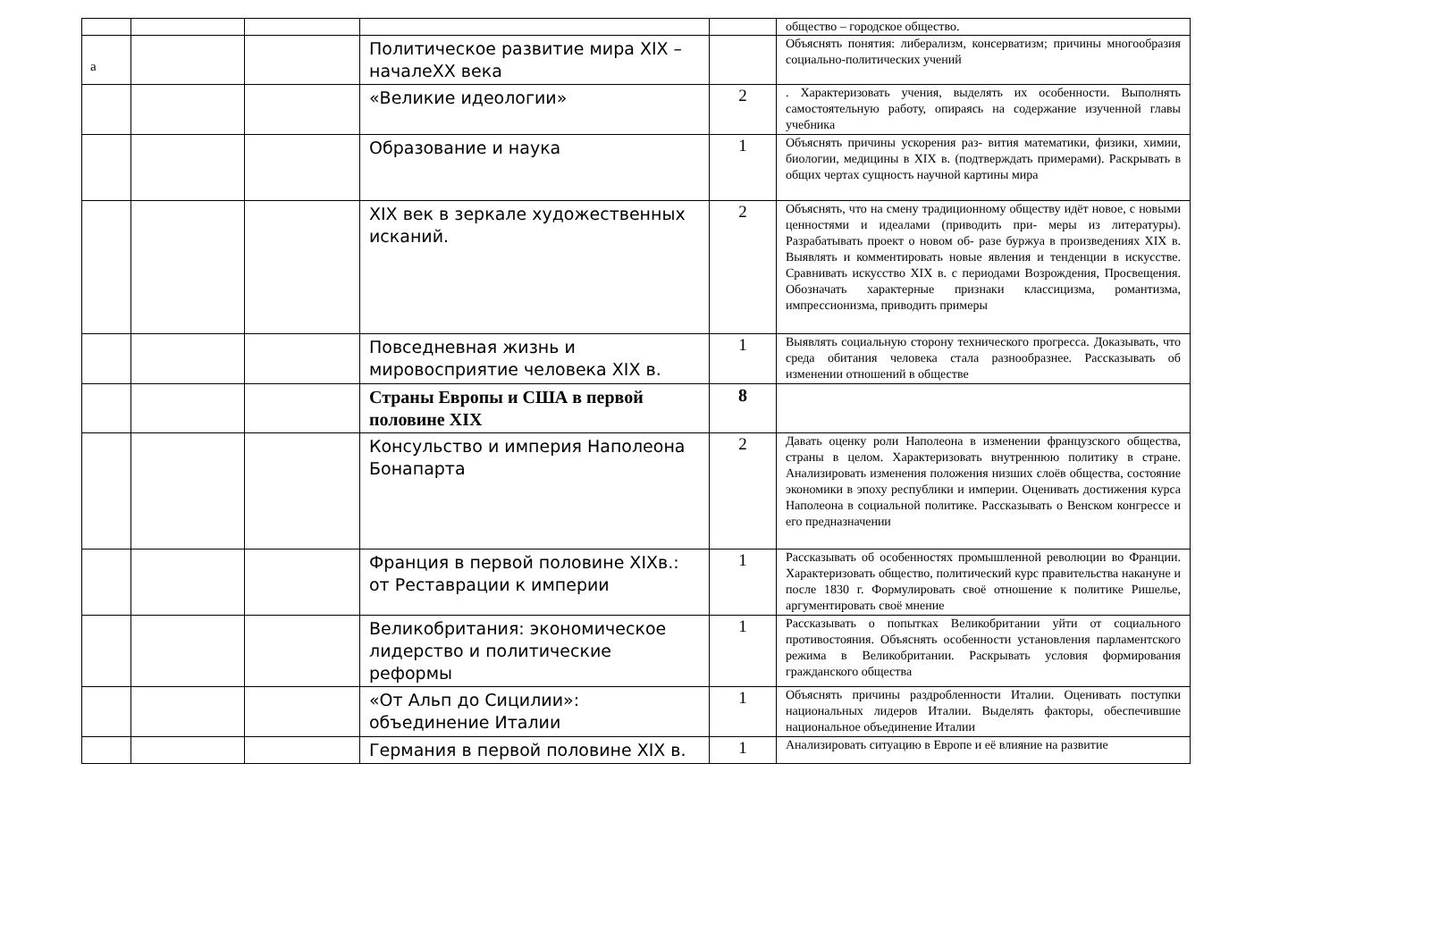а
| | | | | | общество – городское общество. |
| | | | Политическое развитие мира XIX – началеXX века | | Объяснять понятия: либерализм, консерватизм; причины многообразия социально-политических учений |
| | | | «Великие идеологии» | 2 | . Характеризовать учения, выделять их особенности. Выполнять самостоятельную работу, опираясь на содержание изученной главы учебника |
| | | | Образование и наука | 1 | Объяснять причины ускорения раз- вития математики, физики, химии, биологии, медицины в XIX в. (подтверждать примерами). Раскрывать в общих чертах сущность научной картины мира |
| | | | XIX век в зеркале художественных исканий. | 2 | Объяснять, что на смену традиционному обществу идёт новое, с новыми ценностями и идеалами (приводить при- меры из литературы). Разрабатывать проект о новом об- разе буржуа в произведениях XIX в. Выявлять и комментировать новые явления и тенденции в искусстве. Сравнивать искусство XIX в. с периодами Возрождения, Просвещения. Обозначать характерные признаки классицизма, романтизма, импрессионизма, приводить примеры |
| | | | Повседневная жизнь и мировосприятие человека XIX в. | 1 | Выявлять социальную сторону технического прогресса. Доказывать, что среда обитания человека стала разнообразнее. Рассказывать об изменении отношений в обществе |
| | | | Страны Европы и США в первой половине XIX | 8 | |
| | | | Консульство и империя Наполеона Бонапарта | 2 | Давать оценку роли Наполеона в изменении французского общества, страны в целом. Характеризовать внутреннюю политику в стране. Анализировать изменения положения низших слоёв общества, состояние экономики в эпоху республики и империи. Оценивать достижения курса Наполеона в социальной политике. Рассказывать о Венском конгрессе и его предназначении |
| | | | Франция в первой половине XIXв.: от Реставрации к империи | 1 | Рассказывать об особенностях промышленной революции во Франции. Характеризовать общество, политический курс правительства накануне и после 1830 г. Формулировать своё отношение к политике Ришелье, аргументировать своё мнение |
| | | | Великобритания: экономическое лидерство и политические реформы | 1 | Рассказывать о попытках Великобритании уйти от социального противостояния. Объяснять особенности установления парламентского режима в Великобритании. Раскрывать условия формирования гражданского общества |
| | | | «От Альп до Сицилии»: объединение Италии | 1 | Объяснять причины раздробленности Италии. Оценивать поступки национальных лидеров Италии. Выделять факторы, обеспечившие национальное объединение Италии |
| | | | Германия в первой половине XIX в. | 1 | Анализировать ситуацию в Европе и её влияние на развитие |